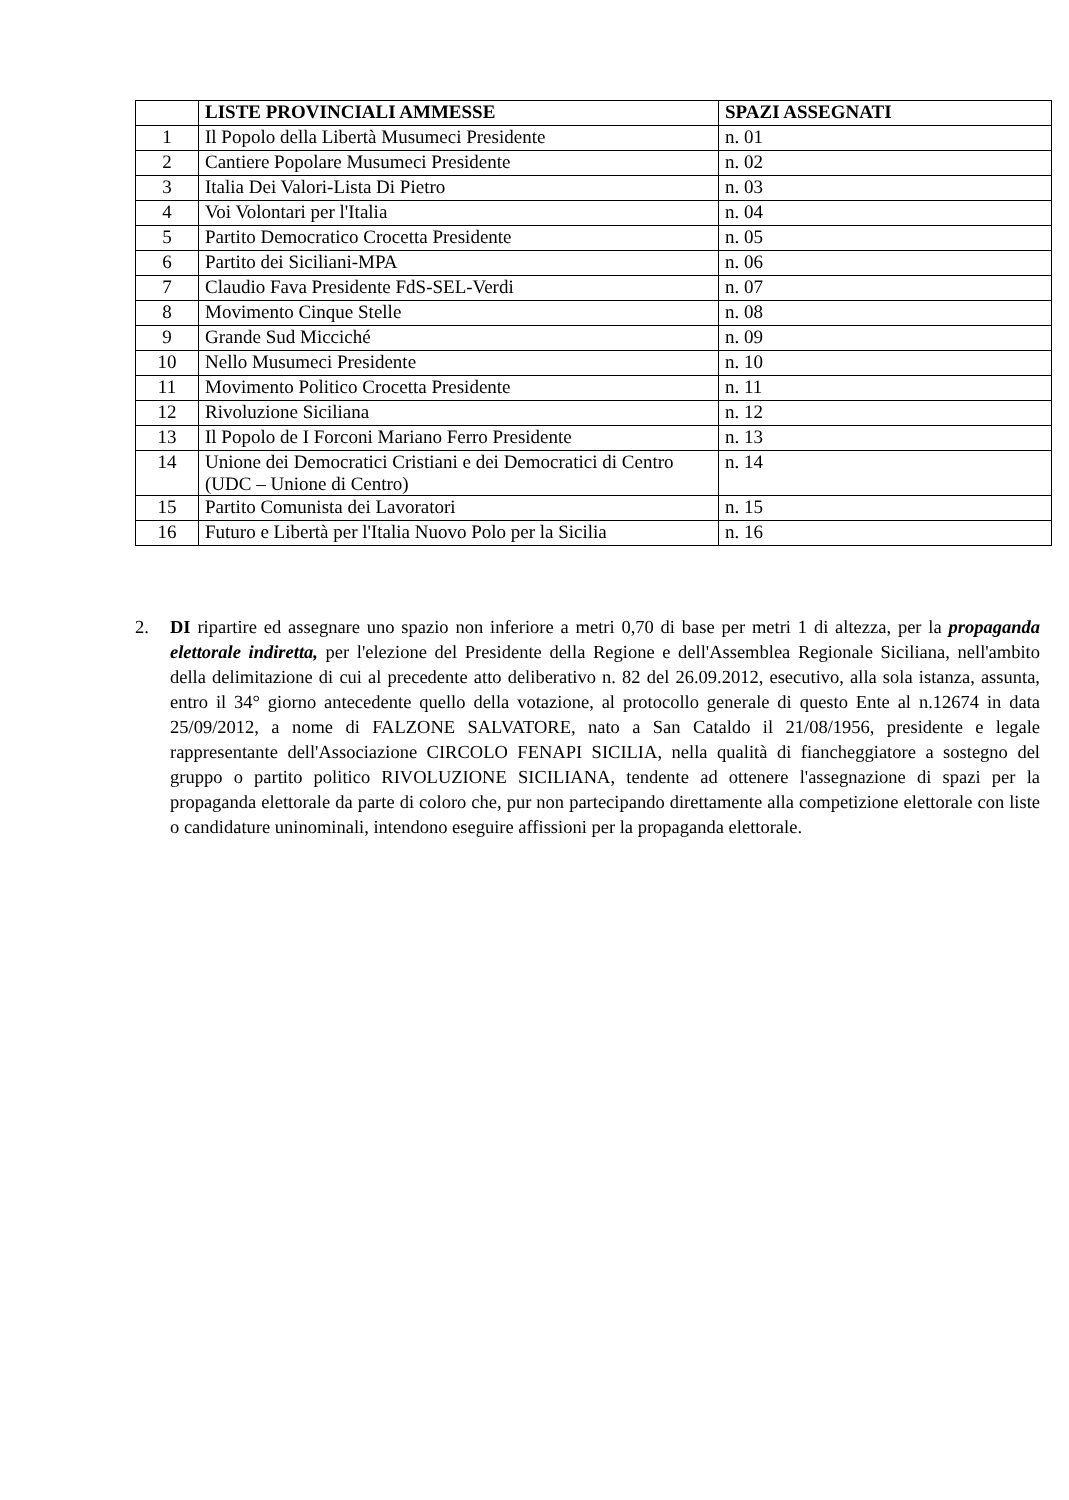| | LISTE PROVINCIALI AMMESSE | SPAZI ASSEGNATI |
| --- | --- | --- |
| 1 | Il Popolo della Libertà Musumeci Presidente | n. 01 |
| 2 | Cantiere Popolare Musumeci Presidente | n. 02 |
| 3 | Italia Dei Valori-Lista Di Pietro | n. 03 |
| 4 | Voi Volontari per l'Italia | n. 04 |
| 5 | Partito Democratico Crocetta Presidente | n. 05 |
| 6 | Partito dei Siciliani-MPA | n. 06 |
| 7 | Claudio Fava Presidente FdS-SEL-Verdi | n. 07 |
| 8 | Movimento Cinque Stelle | n. 08 |
| 9 | Grande Sud Micciché | n. 09 |
| 10 | Nello Musumeci Presidente | n. 10 |
| 11 | Movimento Politico Crocetta Presidente | n. 11 |
| 12 | Rivoluzione Siciliana | n. 12 |
| 13 | Il Popolo de I Forconi Mariano Ferro Presidente | n. 13 |
| 14 | Unione dei Democratici Cristiani e dei Democratici di Centro (UDC – Unione di Centro) | n. 14 |
| 15 | Partito Comunista dei Lavoratori | n. 15 |
| 16 | Futuro e Libertà per l'Italia Nuovo Polo per la Sicilia | n. 16 |
2. DI ripartire ed assegnare uno spazio non inferiore a metri 0,70 di base per metri 1 di altezza, per la propaganda elettorale indiretta, per l'elezione del Presidente della Regione e dell'Assemblea Regionale Siciliana, nell'ambito della delimitazione di cui al precedente atto deliberativo n. 82 del 26.09.2012, esecutivo, alla sola istanza, assunta, entro il 34° giorno antecedente quello della votazione, al protocollo generale di questo Ente al n.12674 in data 25/09/2012, a nome di FALZONE SALVATORE, nato a San Cataldo il 21/08/1956, presidente e legale rappresentante dell'Associazione CIRCOLO FENAPI SICILIA, nella qualità di fiancheggiatore a sostegno del gruppo o partito politico RIVOLUZIONE SICILIANA, tendente ad ottenere l'assegnazione di spazi per la propaganda elettorale da parte di coloro che, pur non partecipando direttamente alla competizione elettorale con liste o candidature uninominali, intendono eseguire affissioni per la propaganda elettorale.